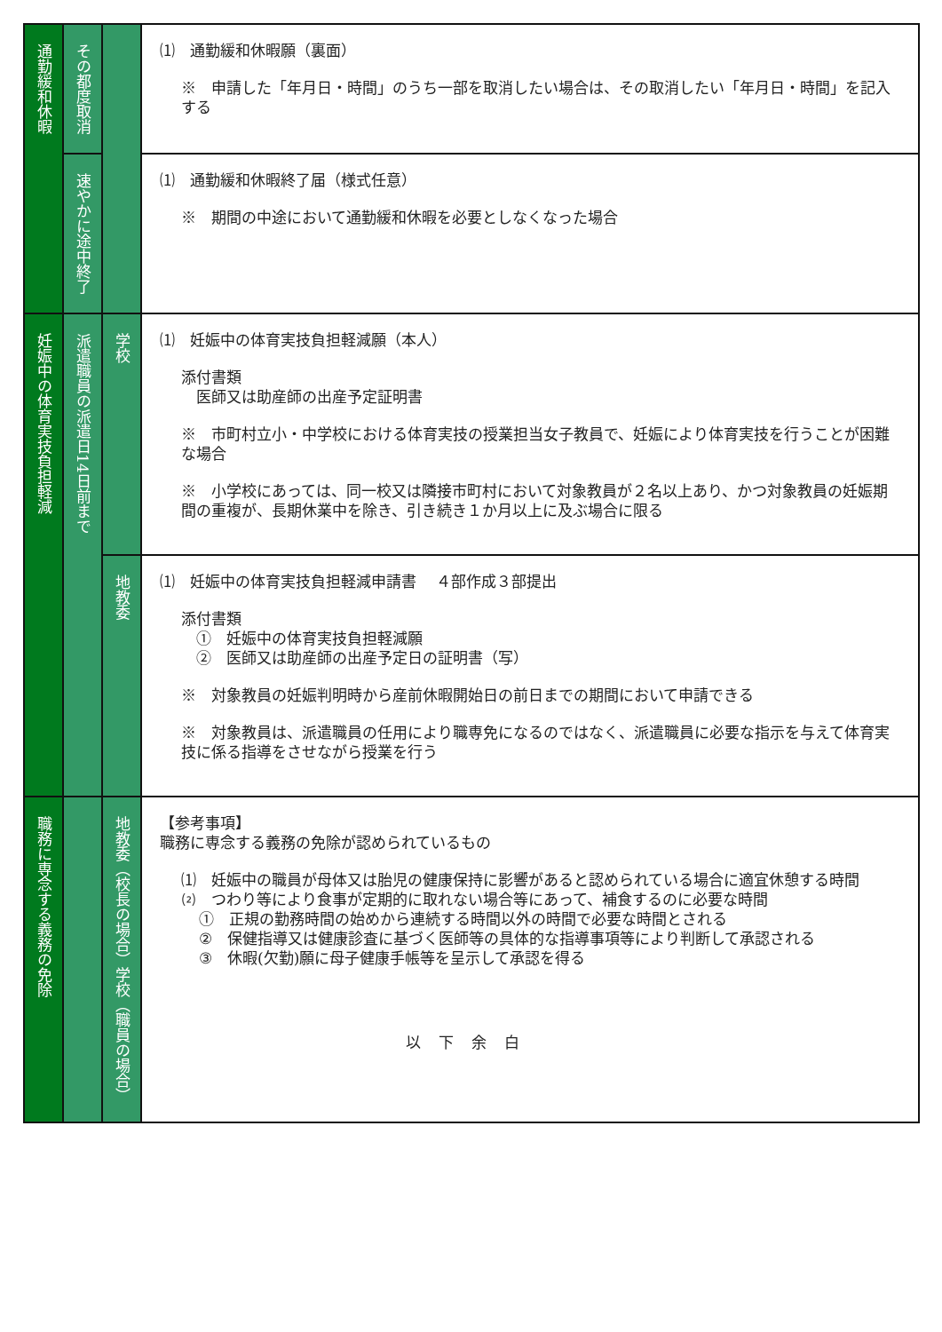| 通勤緩和休暇 | その都度取消 | | ⑴ 通勤緩和休暇願（裏面） ※ 申請した「年月日・時間」のうち一部を取消したい場合は、その取消したい「年月日・時間」を記入する |
| | 速やかに途中終了 | | ⑴ 通勤緩和休暇終了届（様式任意） ※ 期間の中途において通勤緩和休暇を必要としなくなった場合 |
| 妊娠中の体育実技負担軽減 | 派遣職員の派遣日14日前まで | 学校 | ⑴ 妊娠中の体育実技負担軽減願（本人） 添付書類 医師又は助産師の出産予定証明書 ※ 市町村立小・中学校における体育実技の授業担当女子教員で、妊娠により体育実技を行うことが困難な場合 ※ 小学校にあっては、同一校又は隣接市町村において対象教員が２名以上あり、かつ対象教員の妊娠期間の重複が、長期休業中を除き、引き続き１か月以上に及ぶ場合に限る |
| | | 地教委 | ⑴ 妊娠中の体育実技負担軽減申請書 ４部作成３部提出 添付書類 ① 妊娠中の体育実技負担軽減願 ② 医師又は助産師の出産予定日の証明書（写） ※ 対象教員の妊娠判明時から産前休暇開始日の前日までの期間において申請できる ※ 対象教員は、派遣職員の任用により職専免になるのではなく、派遣職員に必要な指示を与えて体育実技に係る指導をさせながら授業を行う |
| 職務に専念する義務の免除 | | 地教委（校長の場合）学校（職員の場合） | 【参考事項】 職務に専念する義務の免除が認められているもの ⑴ 妊娠中の職員が母体又は胎児の健康保持に影響があると認められている場合に適宜休憩する時間 ⑵ つわり等により食事が定期的に取れない場合等にあって、補食するのに必要な時間 ① 正規の勤務時間の始めから連続する時間以外の時間で必要な時間とされる ② 保健指導又は健康診査に基づく医師等の具体的な指導事項等により判断して承認される ③ 休暇(欠勤)願に母子健康手帳等を呈示して承認を得る |
以下余白